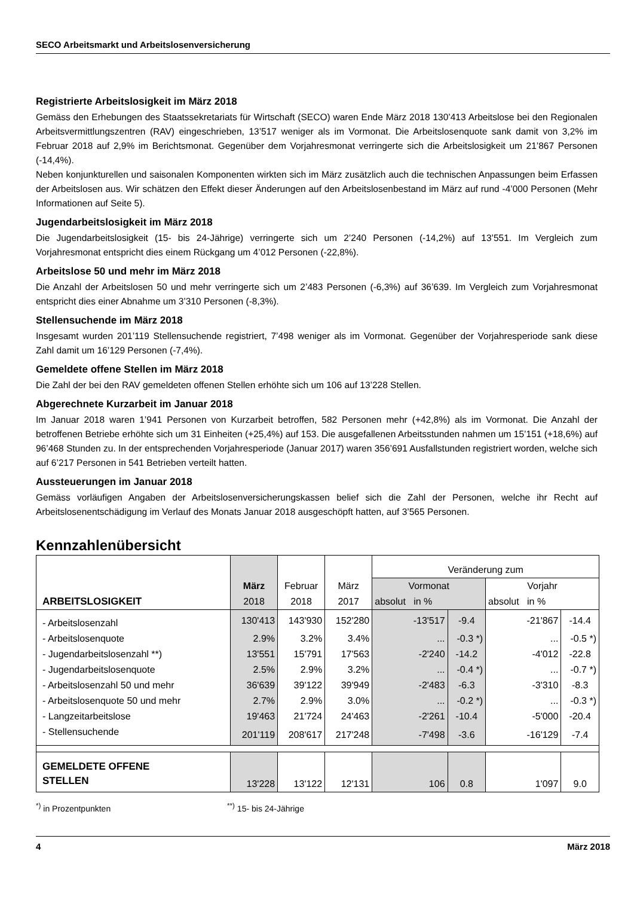SECO Arbeitsmarkt und Arbeitslosenversicherung
Registrierte Arbeitslosigkeit im März 2018
Gemäss den Erhebungen des Staatssekretariats für Wirtschaft (SECO) waren Ende März 2018 130’413 Arbeitslose bei den Regionalen Arbeitsvermittlungszentren (RAV) eingeschrieben, 13’517 weniger als im Vormonat. Die Arbeitslosenquote sank damit von 3,2% im Februar 2018 auf 2,9% im Berichtsmonat. Gegenüber dem Vorjahresmonat verringerte sich die Arbeitslosigkeit um 21’867 Personen (-14,4%).
Neben konjunkturellen und saisonalen Komponenten wirkten sich im März zusätzlich auch die technischen Anpassungen beim Erfassen der Arbeitslosen aus. Wir schätzen den Effekt dieser Änderungen auf den Arbeitslosenbestand im März auf rund -4’000 Personen (Mehr Informationen auf Seite 5).
Jugendarbeitslosigkeit im März 2018
Die Jugendarbeitslosigkeit (15- bis 24-Jährige) verringerte sich um 2’240 Personen (-14,2%) auf 13’551. Im Vergleich zum Vorjahresmonat entspricht dies einem Rückgang um 4’012 Personen (-22,8%).
Arbeitslose 50 und mehr im März 2018
Die Anzahl der Arbeitslosen 50 und mehr verringerte sich um 2’483 Personen (-6,3%) auf 36’639. Im Vergleich zum Vorjahresmonat entspricht dies einer Abnahme um 3’310 Personen (-8,3%).
Stellensuchende im März 2018
Insgesamt wurden 201’119 Stellensuchende registriert, 7’498 weniger als im Vormonat. Gegenüber der Vorjahresperiode sank diese Zahl damit um 16’129 Personen (-7,4%).
Gemeldete offene Stellen im März 2018
Die Zahl der bei den RAV gemeldeten offenen Stellen erhöhte sich um 106 auf 13’228 Stellen.
Abgerechnete Kurzarbeit im Januar 2018
Im Januar 2018 waren 1’941 Personen von Kurzarbeit betroffen, 582 Personen mehr (+42,8%) als im Vormonat. Die Anzahl der betroffenen Betriebe erhöhte sich um 31 Einheiten (+25,4%) auf 153. Die ausgefallenen Arbeitsstunden nahmen um 15’151 (+18,6%) auf 96’468 Stunden zu. In der entsprechenden Vorjahresperiode (Januar 2017) waren 356’691 Ausfallstunden registriert worden, welche sich auf 6’217 Personen in 541 Betrieben verteilt hatten.
Aussteuerungen im Januar 2018
Gemäss vorläufigen Angaben der Arbeitslosenversicherungskassen belief sich die Zahl der Personen, welche ihr Recht auf Arbeitslosenentschädigung im Verlauf des Monats Januar 2018 ausgeschöpft hatten, auf 3’565 Personen.
Kennzahlenübersicht
| ARBEITSLOSIGKEIT | März | Februar | März | Veränderung zum | | | |
| --- | --- | --- | --- | --- | --- | --- | --- |
| | | | | Vormonat | | Vorjahr | |
| | 2018 | 2018 | 2017 | absolut in % | | absolut in % | |
| - Arbeitslosenzahl | 130'413 | 143'930 | 152'280 | -13'517 | -9.4 | -21'867 | -14.4 |
| - Arbeitslosenquote | 2.9% | 3.2% | 3.4% | ... | -0.3 *) | ... | -0.5 *) |
| - Jugendarbeitslosenzahl **) | 13'551 | 15'791 | 17'563 | -2'240 | -14.2 | -4'012 | -22.8 |
| - Jugendarbeitslosenquote | 2.5% | 2.9% | 3.2% | ... | -0.4 *) | ... | -0.7 *) |
| - Arbeitslosenzahl 50 und mehr | 36'639 | 39'122 | 39'949 | -2'483 | -6.3 | -3'310 | -8.3 |
| - Arbeitslosenquote 50 und mehr | 2.7% | 2.9% | 3.0% | ... | -0.2 *) | ... | -0.3 *) |
| - Langzeitarbeitslose | 19'463 | 21'724 | 24'463 | -2'261 | -10.4 | -5'000 | -20.4 |
| - Stellensuchende | 201'119 | 208'617 | 217'248 | -7'498 | -3.6 | -16'129 | -7.4 |
| GEMELDETE OFFENE STELLEN | 13'228 | 13'122 | 12'131 | 106 | 0.8 | 1'097 | 9.0 |
<sup>*)</sup> in Prozentpunkten<sup>**)</sup> 15- bis 24-Jährige
4 März 2018